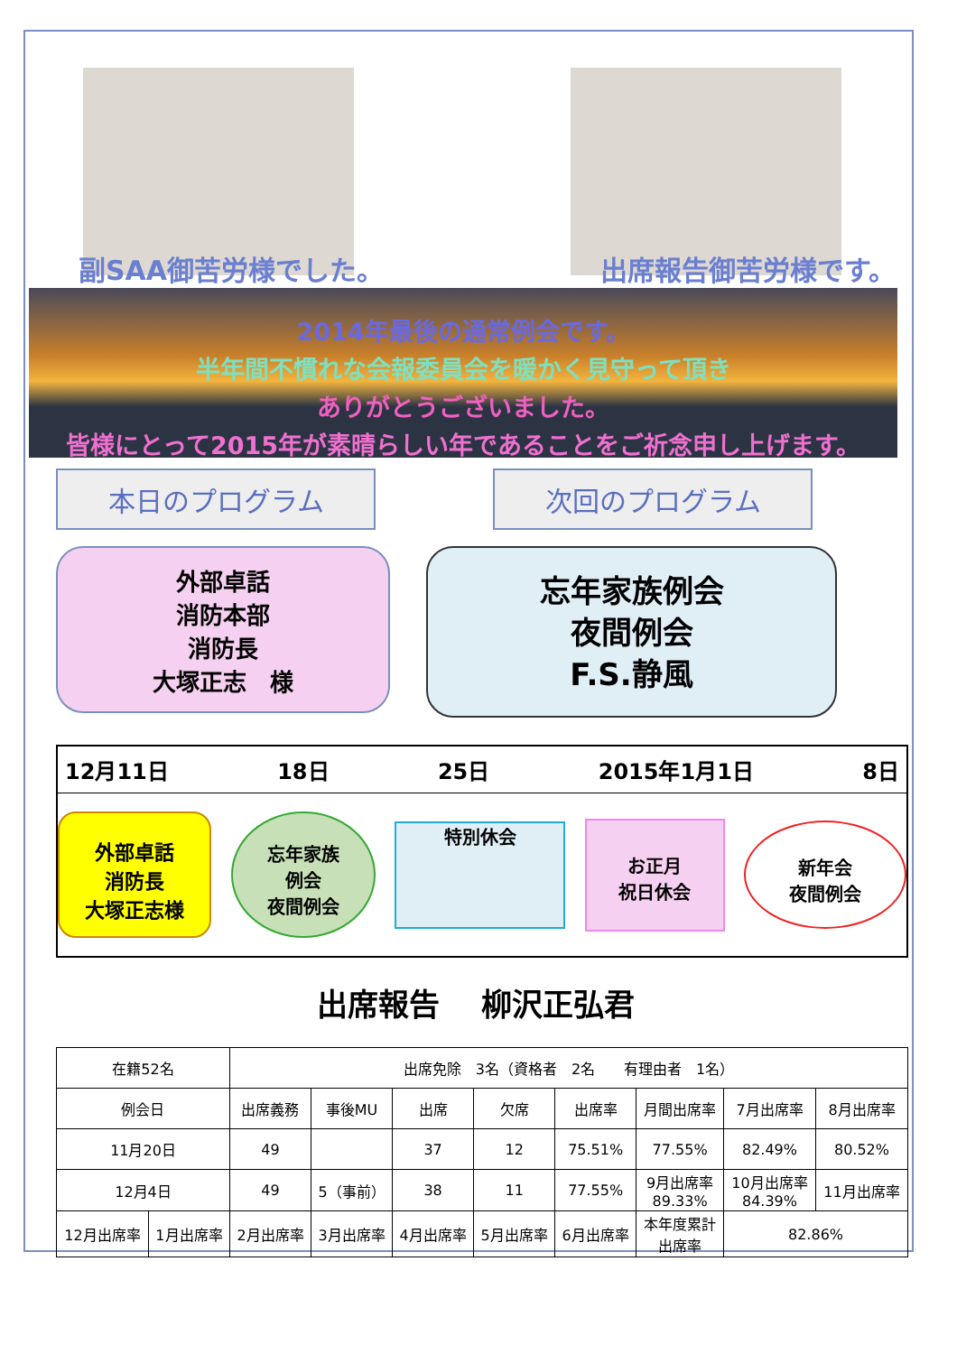副SAA御苦労様でした。 出席報告御苦労様です。
2014年最後の通常例会です。
半年間不慣れな会報委員会を暖かく見守って頂き
ありがとうございました。
皆様にとって2015年が素晴らしい年であることをご祈念申し上げます。
本日のプログラム 次回のプログラム
外部卓話
消防本部
消防長
大塚正志　様
忘年家族例会
夜間例会
F.S.静風
12月11日 18日 25日 2015年1月1日 8日
外部卓話
消防長
大塚正志様
忘年家族
例会
夜間例会
特別休会
お正月
祝日休会
新年会
夜間例会
出席報告　 柳沢正弘君
| 在籍52名 | | 出席免除 3名（資格者 2名 有理由者 1名） | | | | | | | |
| 例会日 | | 出席義務 | 事後MU | 出席 | 欠席 | 出席率 | 月間出席率 | 7月出席率 | 8月出席率 |
| 11月20日 | | 49 | | 37 | 12 | 75.51% | 77.55% | 82.49% | 80.52% |
| 12月4日 | | 49 | 5（事前） | 38 | 11 | 77.55% | 9月出席率 89.33% | 10月出席率 84.39% | 11月出席率 |
| 12月出席率 | 1月出席率 | 2月出席率 | 3月出席率 | 4月出席率 | 5月出席率 | 6月出席率 | 本年度累計 出席率 | 82.86% | |